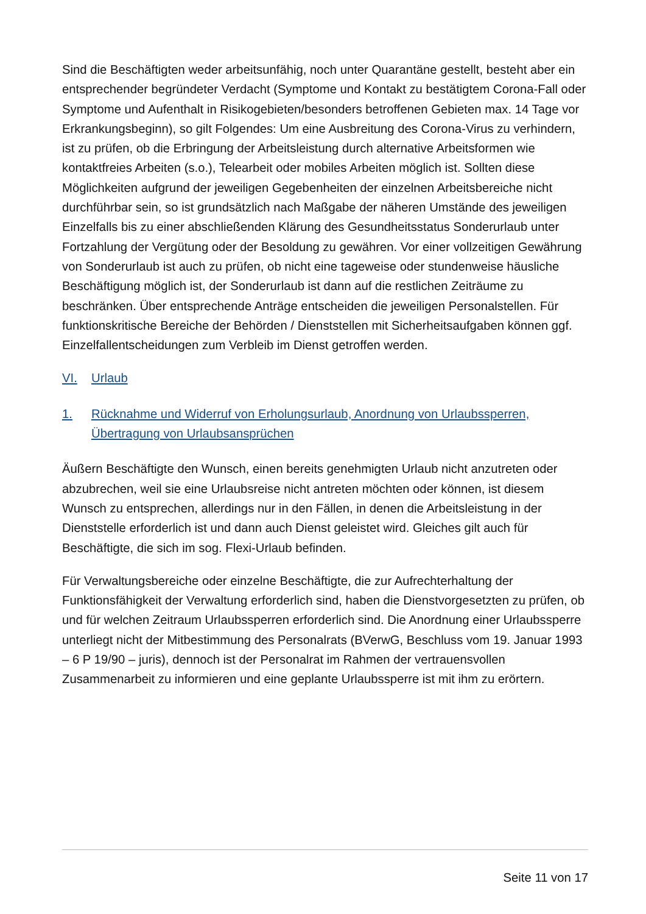Sind die Beschäftigten weder arbeitsunfähig, noch unter Quarantäne gestellt, besteht aber ein entsprechender begründeter Verdacht (Symptome und Kontakt zu bestätigtem Corona-Fall oder Symptome und Aufenthalt in Risikogebieten/besonders betroffenen Gebieten max. 14 Tage vor Erkrankungsbeginn), so gilt Folgendes: Um eine Ausbreitung des Corona-Virus zu verhindern, ist zu prüfen, ob die Erbringung der Arbeitsleistung durch alternative Arbeitsformen wie kontaktfreies Arbeiten (s.o.), Telearbeit oder mobiles Arbeiten möglich ist. Sollten diese Möglichkeiten aufgrund der jeweiligen Gegebenheiten der einzelnen Arbeitsbereiche nicht durchführbar sein, so ist grundsätzlich nach Maßgabe der näheren Umstände des jeweiligen Einzelfalls bis zu einer abschließenden Klärung des Gesundheitsstatus Sonderurlaub unter Fortzahlung der Vergütung oder der Besoldung zu gewähren. Vor einer vollzeitigen Gewährung von Sonderurlaub ist auch zu prüfen, ob nicht eine tageweise oder stundenweise häusliche Beschäftigung möglich ist, der Sonderurlaub ist dann auf die restlichen Zeiträume zu beschränken. Über entsprechende Anträge entscheiden die jeweiligen Personalstellen. Für funktionskritische Bereiche der Behörden / Dienststellen mit Sicherheitsaufgaben können ggf. Einzelfallentscheidungen zum Verbleib im Dienst getroffen werden.
VI. Urlaub
1. Rücknahme und Widerruf von Erholungsurlaub, Anordnung von Urlaubssperren, Übertragung von Urlaubsansprüchen
Äußern Beschäftigte den Wunsch, einen bereits genehmigten Urlaub nicht anzutreten oder abzubrechen, weil sie eine Urlaubsreise nicht antreten möchten oder können, ist diesem Wunsch zu entsprechen, allerdings nur in den Fällen, in denen die Arbeitsleistung in der Dienststelle erforderlich ist und dann auch Dienst geleistet wird. Gleiches gilt auch für Beschäftigte, die sich im sog. Flexi-Urlaub befinden.
Für Verwaltungsbereiche oder einzelne Beschäftigte, die zur Aufrechterhaltung der Funktionsfähigkeit der Verwaltung erforderlich sind, haben die Dienstvorgesetzten zu prüfen, ob und für welchen Zeitraum Urlaubssperren erforderlich sind. Die Anordnung einer Urlaubssperre unterliegt nicht der Mitbestimmung des Personalrats (BVerwG, Beschluss vom 19. Januar 1993 – 6 P 19/90 – juris), dennoch ist der Personalrat im Rahmen der vertrauensvollen Zusammenarbeit zu informieren und eine geplante Urlaubssperre ist mit ihm zu erörtern.
Seite 11 von 17